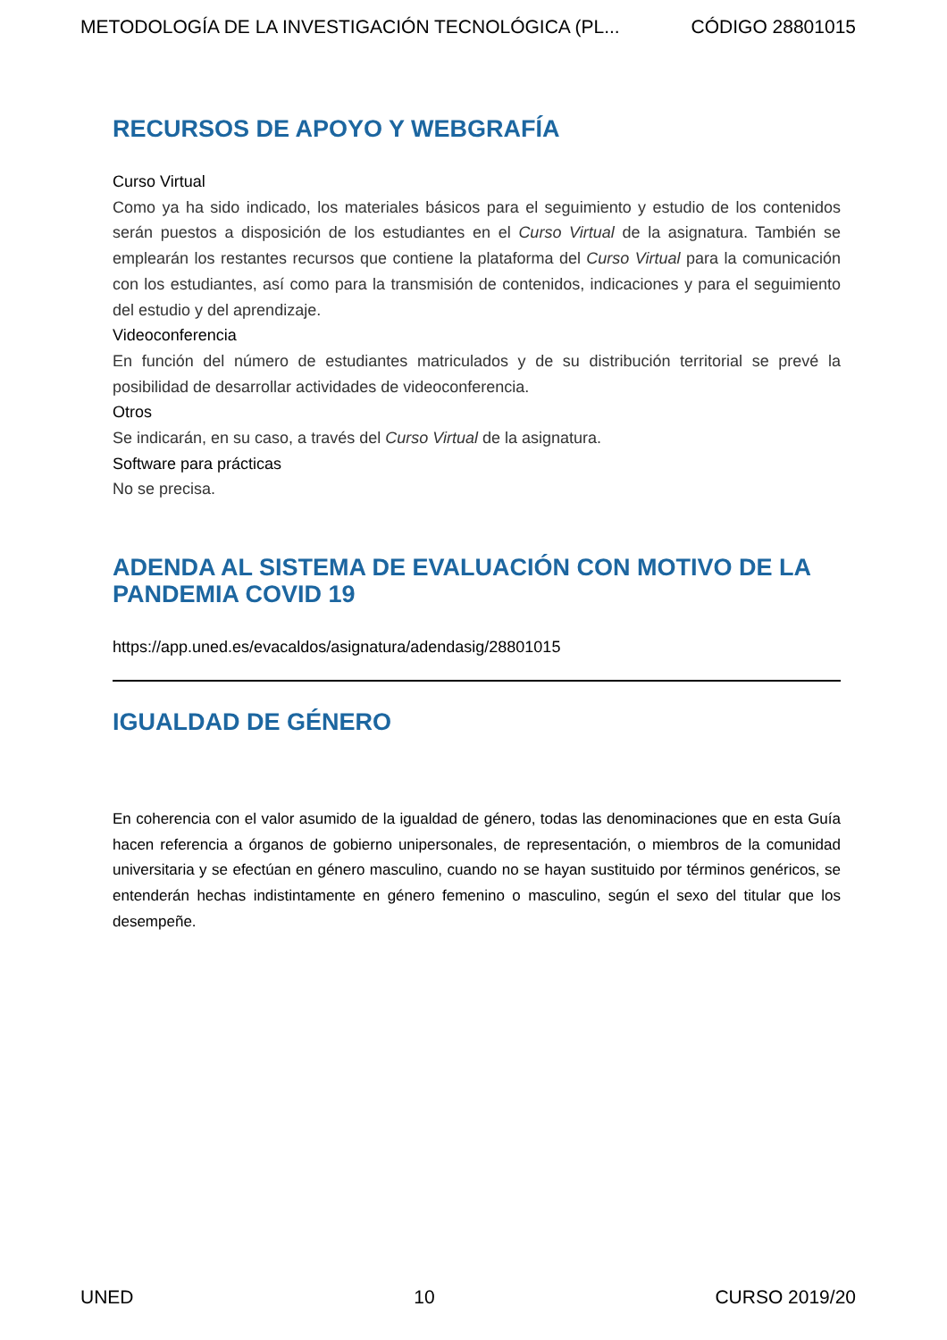METODOLOGÍA DE LA INVESTIGACIÓN TECNOLÓGICA (PL... CÓDIGO 28801015
RECURSOS DE APOYO Y WEBGRAFÍA
Curso Virtual
Como ya ha sido indicado, los materiales básicos para el seguimiento y estudio de los contenidos serán puestos a disposición de los estudiantes en el Curso Virtual de la asignatura. También se emplearán los restantes recursos que contiene la plataforma del Curso Virtual para la comunicación con los estudiantes, así como para la transmisión de contenidos, indicaciones y para el seguimiento del estudio y del aprendizaje.
Videoconferencia
En función del número de estudiantes matriculados y de su distribución territorial se prevé la posibilidad de desarrollar actividades de videoconferencia.
Otros
Se indicarán, en su caso, a través del Curso Virtual de la asignatura.
Software para prácticas
No se precisa.
ADENDA AL SISTEMA DE EVALUACIÓN CON MOTIVO DE LA PANDEMIA COVID 19
https://app.uned.es/evacaldos/asignatura/adendasig/28801015
IGUALDAD DE GÉNERO
En coherencia con el valor asumido de la igualdad de género, todas las denominaciones que en esta Guía hacen referencia a órganos de gobierno unipersonales, de representación, o miembros de la comunidad universitaria y se efectúan en género masculino, cuando no se hayan sustituido por términos genéricos, se entenderán hechas indistintamente en género femenino o masculino, según el sexo del titular que los desempeñe.
UNED 10 CURSO 2019/20